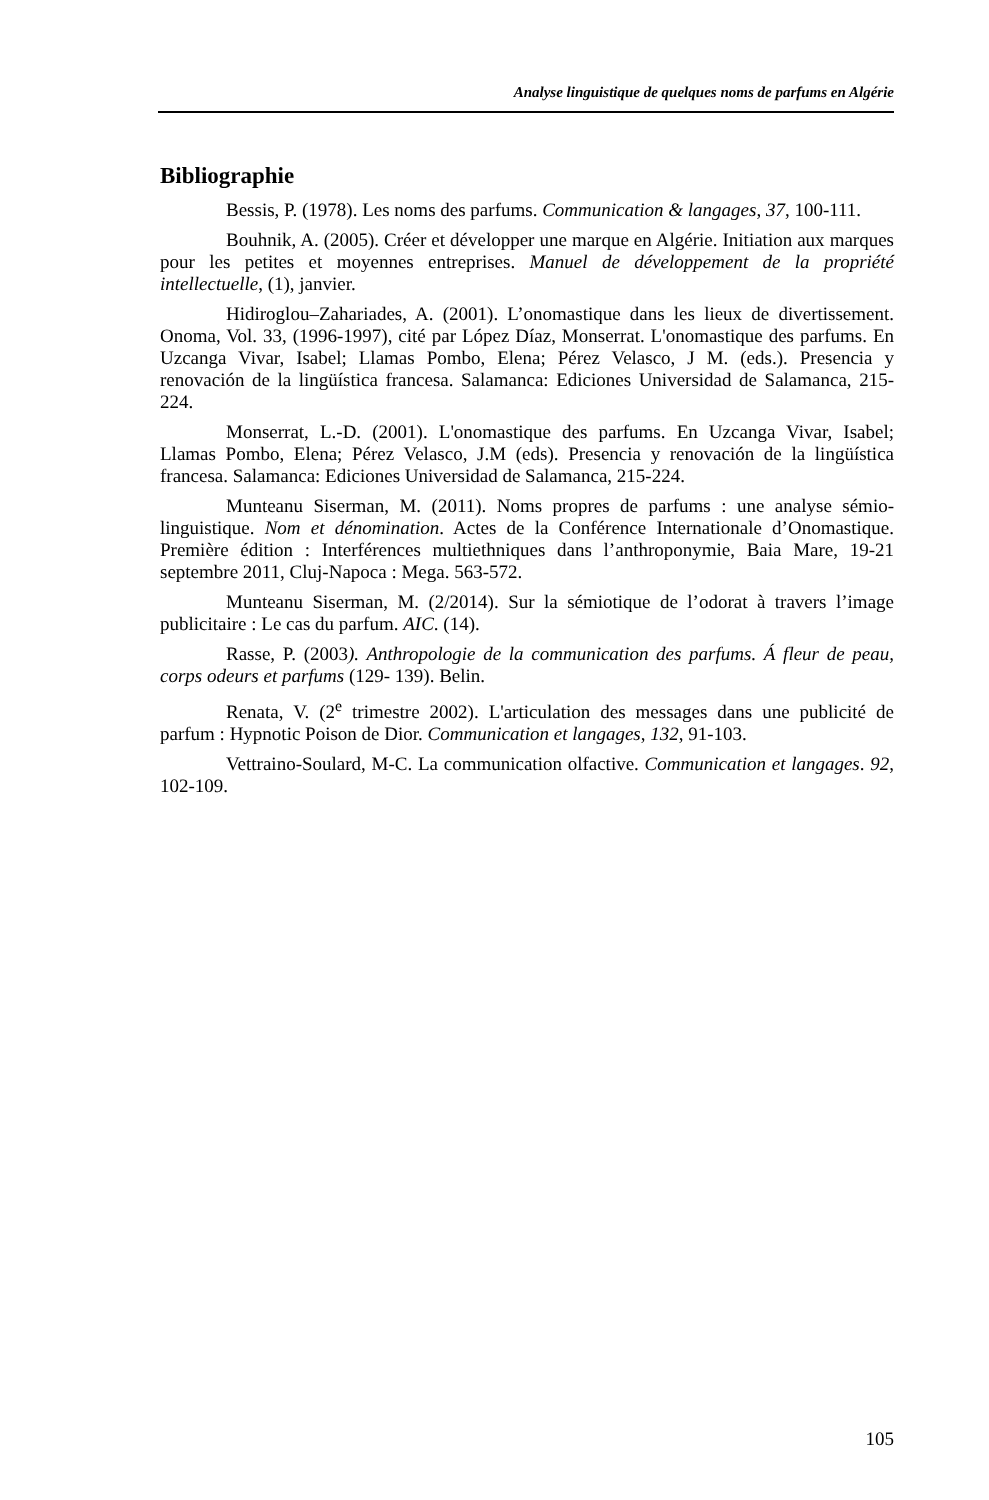Analyse linguistique de quelques noms de parfums en Algérie
Bibliographie
Bessis, P. (1978). Les noms des parfums. Communication & langages, 37, 100-111.
Bouhnik, A. (2005). Créer et développer une marque en Algérie. Initiation aux marques pour les petites et moyennes entreprises. Manuel de développement de la propriété intellectuelle, (1), janvier.
Hidiroglou–Zahariades, A. (2001). L’onomastique dans les lieux de divertissement. Onoma, Vol. 33, (1996-1997), cité par López Díaz, Monserrat. L'onomastique des parfums. En Uzcanga Vivar, Isabel; Llamas Pombo, Elena; Pérez Velasco, J M. (eds.). Presencia y renovación de la lingüística francesa. Salamanca: Ediciones Universidad de Salamanca, 215-224.
Monserrat, L.-D. (2001). L'onomastique des parfums. En Uzcanga Vivar, Isabel; Llamas Pombo, Elena; Pérez Velasco, J.M (eds). Presencia y renovación de la lingüística francesa. Salamanca: Ediciones Universidad de Salamanca, 215-224.
Munteanu Siserman, M. (2011). Noms propres de parfums : une analyse sémio-linguistique. Nom et dénomination. Actes de la Conférence Internationale d’Onomastique. Première édition : Interférences multiethniques dans l’anthroponymie, Baia Mare, 19-21 septembre 2011, Cluj-Napoca : Mega. 563-572.
Munteanu Siserman, M. (2/2014). Sur la sémiotique de l’odorat à travers l’image publicitaire : Le cas du parfum. AIC. (14).
Rasse, P. (2003). Anthropologie de la communication des parfums. Á fleur de peau, corps odeurs et parfums (129- 139). Belin.
Renata, V. (2<sup>e</sup> trimestre 2002). L'articulation des messages dans une publicité de parfum : Hypnotic Poison de Dior. Communication et langages, 132, 91-103.
Vettraino-Soulard, M-C. La communication olfactive. Communication et langages. 92, 102-109.
105